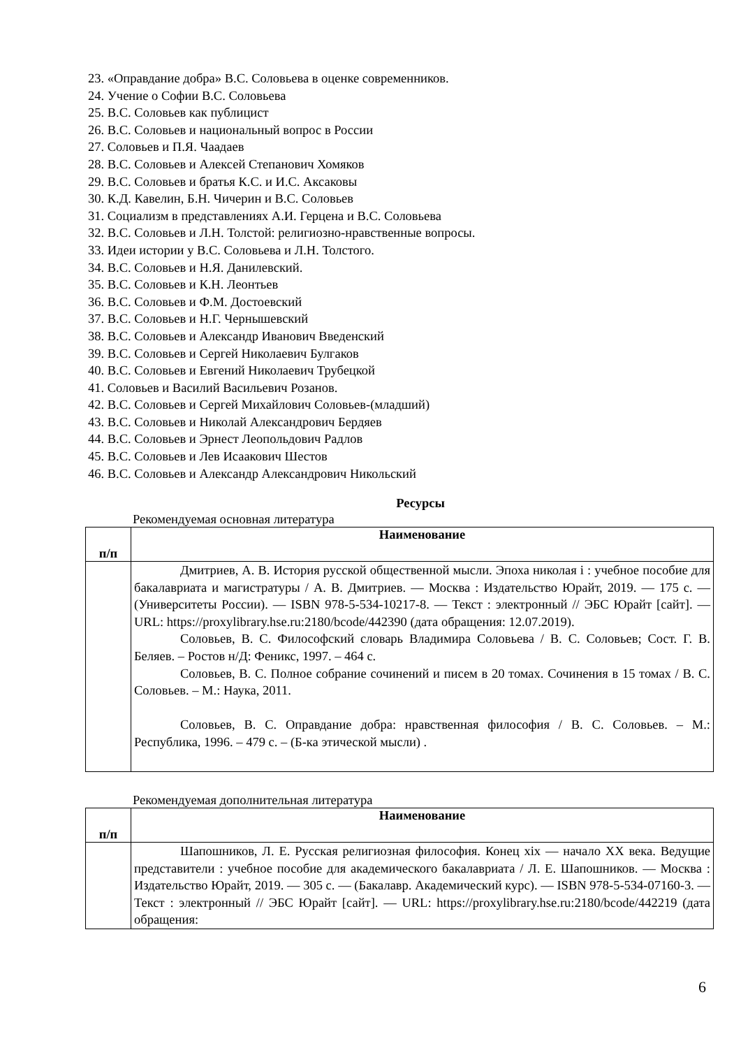23. «Оправдание добра» В.С. Соловьева в оценке современников.
24. Учение о Софии В.С. Соловьева
25. В.С. Соловьев как публицист
26. В.С. Соловьев и национальный вопрос в России
27. Соловьев и П.Я. Чаадаев
28. В.С. Соловьев и Алексей Степанович Хомяков
29. В.С. Соловьев и братья К.С. и И.С. Аксаковы
30. К.Д. Кавелин, Б.Н. Чичерин и В.С. Соловьев
31. Социализм в представлениях А.И. Герцена и В.С. Соловьева
32. В.С. Соловьев и Л.Н. Толстой: религиозно-нравственные вопросы.
33. Идеи истории у В.С. Соловьева и Л.Н. Толстого.
34. В.С. Соловьев и Н.Я. Данилевский.
35. В.С. Соловьев и К.Н. Леонтьев
36. В.С. Соловьев и Ф.М. Достоевский
37. В.С. Соловьев и Н.Г. Чернышевский
38. В.С. Соловьев и Александр Иванович Введенский
39. В.С. Соловьев и Сергей Николаевич Булгаков
40. В.С. Соловьев и Евгений Николаевич Трубецкой
41. Соловьев и Василий Васильевич Розанов.
42. В.С. Соловьев и Сергей Михайлович Соловьев-(младший)
43. В.С. Соловьев и Николай Александрович Бердяев
44. В.С. Соловьев и Эрнест Леопольдович Радлов
45. В.С. Соловьев и Лев Исаакович Шестов
46. В.С. Соловьев и Александр Александрович Никольский
Ресурсы
Рекомендуемая основная литература
| п/п | Наименование |
| --- | --- |
| | Дмитриев, А. В. История русской общественной мысли. Эпоха николая i : учебное пособие для бакалавриата и магистратуры / А. В. Дмитриев. — Москва : Издательство Юрайт, 2019. — 175 с. — (Университеты России). — ISBN 978-5-534-10217-8. — Текст : электронный // ЭБС Юрайт [сайт]. — URL: https://proxylibrary.hse.ru:2180/bcode/442390 (дата обращения: 12.07.2019). Соловьев, В. С. Философский словарь Владимира Соловьева / В. С. Соловьев; Сост. Г. В. Беляев. – Ростов н/Д: Феникс, 1997. – 464 с. Соловьев, В. С. Полное собрание сочинений и писем в 20 томах. Сочинения в 15 томах / В. С. Соловьев. – М.: Наука, 2011. Соловьев, В. С. Оправдание добра: нравственная философия / В. С. Соловьев. – М.: Республика, 1996. – 479 с. – (Б-ка этической мысли) . |
Рекомендуемая дополнительная литература
| п/п | Наименование |
| --- | --- |
| | Шапошников, Л. Е. Русская религиозная философия. Конец xix — начало XX века. Ведущие представители : учебное пособие для академического бакалавриата / Л. Е. Шапошников. — Москва : Издательство Юрайт, 2019. — 305 с. — (Бакалавр. Академический курс). — ISBN 978-5-534-07160-3. — Текст : электронный // ЭБС Юрайт [сайт]. — URL: https://proxylibrary.hse.ru:2180/bcode/442219 (дата обращения: |
6